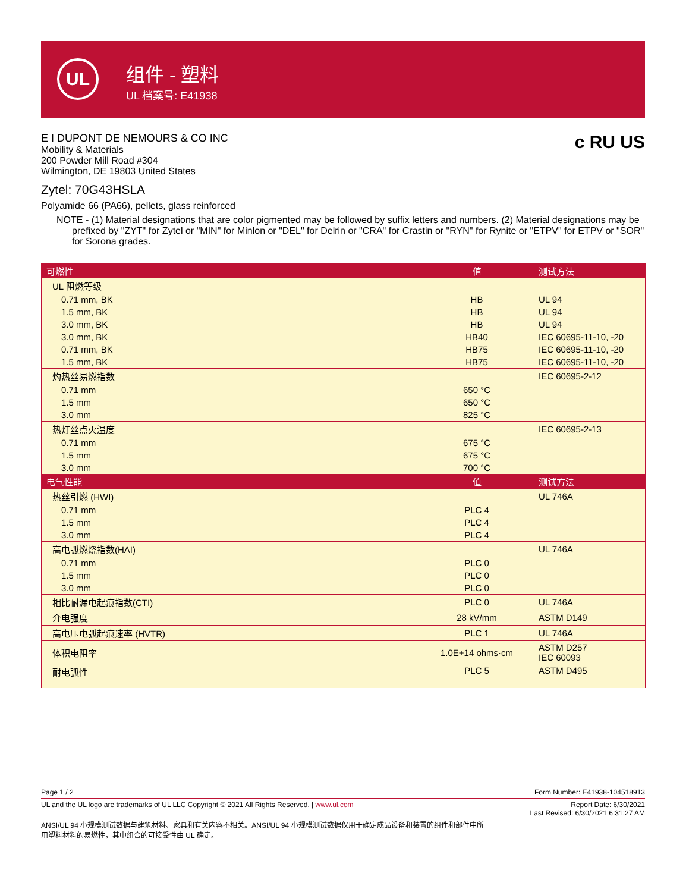UL
组件 - 塑料
UL 档案号: E41938
c RU US
E I DUPONT DE NEMOURS & CO INC
Mobility & Materials
200 Powder Mill Road #304
Wilmington, DE 19803 United States
Zytel: 70G43HSLA
Polyamide 66 (PA66), pellets, glass reinforced
NOTE - (1) Material designations that are color pigmented may be followed by suffix letters and numbers. (2) Material designations may be prefixed by "ZYT" for Zytel or "MIN" for Minlon or "DEL" for Delrin or "CRA" for Crastin or "RYN" for Rynite or "ETPV" for ETPV or "SOR" for Sorona grades.
| 可燃性 | 值 | 测试方法 |
| --- | --- | --- |
| UL 阻燃等级 | | |
| 0.71 mm, BK | HB | UL 94 |
| 1.5 mm, BK | HB | UL 94 |
| 3.0 mm, BK | HB | UL 94 |
| 3.0 mm, BK | HB40 | IEC 60695-11-10, -20 |
| 0.71 mm, BK | HB75 | IEC 60695-11-10, -20 |
| 1.5 mm, BK | HB75 | IEC 60695-11-10, -20 |
| 灼热丝易燃指数 | | IEC 60695-2-12 |
| 0.71 mm | 650 °C | |
| 1.5 mm | 650 °C | |
| 3.0 mm | 825 °C | |
| 热灯丝点火温度 | | IEC 60695-2-13 |
| 0.71 mm | 675 °C | |
| 1.5 mm | 675 °C | |
| 3.0 mm | 700 °C | |
| 电气性能 | 值 | 测试方法 |
| 热丝引燃 (HWI) | | UL 746A |
| 0.71 mm | PLC 4 | |
| 1.5 mm | PLC 4 | |
| 3.0 mm | PLC 4 | |
| 高电弧燃烧指数(HAI) | | UL 746A |
| 0.71 mm | PLC 0 | |
| 1.5 mm | PLC 0 | |
| 3.0 mm | PLC 0 | |
| 相比耐漏电起痕指数(CTI) | PLC 0 | UL 746A |
| 介电强度 | 28 kV/mm | ASTM D149 |
| 高电压电弧起痕速率 (HVTR) | PLC 1 | UL 746A |
| 体积电阻率 | 1.0E+14 ohms·cm | ASTM D257 IEC 60093 |
| 耐电弧性 | PLC 5 | ASTM D495 |
Page 1 / 2 Form Number: E41938-104518913
UL and the UL logo are trademarks of UL LLC Copyright © 2021 All Rights Reserved. | www.ul.com Report Date: 6/30/2021
Last Revised: 6/30/2021 6:31:27 AM
ANSI/UL 94 小规模测试数据与建筑材料、家具和有关内容不相关。ANSI/UL 94 小规模测试数据仅用于确定成品设备和装置的组件和部件中所用塑料材料的易燃性，其中组合的可接受性由 UL 确定。